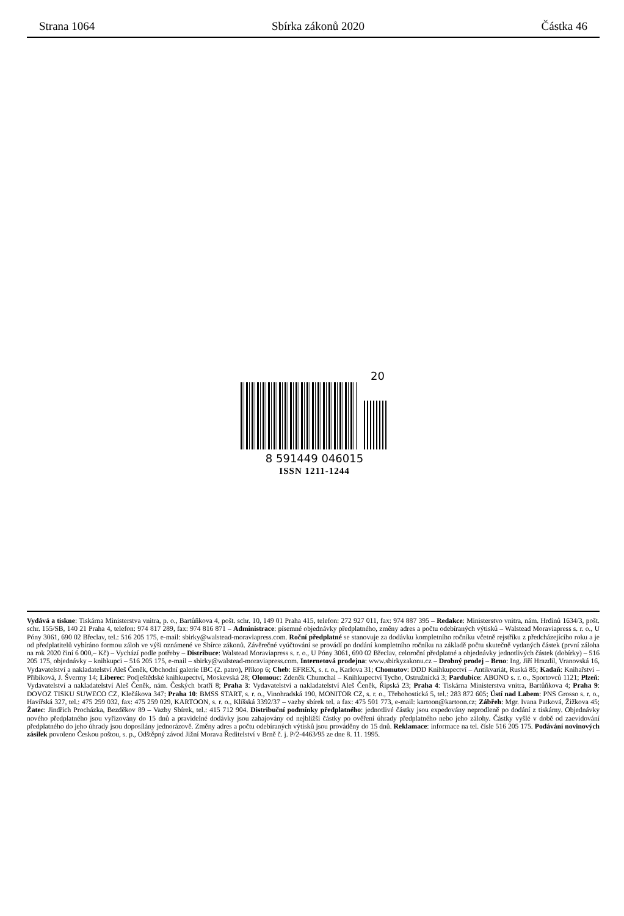Strana 1064 Sbírka zákonů 2020 Částka 46
20
8 591449 046015
ISSN 1211-1244
Vydává a tiskne: Tiskárna Ministerstva vnitra, p. o., Bartůňkova 4, pošt. schr. 10, 149 01 Praha 415, telefon: 272 927 011, fax: 974 887 395 – Redakce: Ministerstvo vnitra, nám. Hrdinů 1634/3, pošt. schr. 155/SB, 140 21 Praha 4, telefon: 974 817 289, fax: 974 816 871 – Administrace: písemné objednávky předplatného, změny adres a počtu odebíraných výtisků – Walstead Moraviapress s. r. o., U Póny 3061, 690 02 Břeclav, tel.: 516 205 175, e-mail: sbirky@walstead-moraviapress.com. Roční předplatné se stanovuje za dodávku kompletního ročníku včetně rejstříku z předcházejícího roku a je od předplatitelů vybíráno formou záloh ve výši oznámené ve Sbírce zákonů. Závěrečné vyúčtování se provádí po dodání kompletního ročníku na základě počtu skutečně vydaných částek (první záloha na rok 2020 činí 6 000,– Kč) – Vychází podle potřeby – Distribuce: Walstead Moraviapress s. r. o., U Póny 3061, 690 02 Břeclav, celoroční předplatné a objednávky jednotlivých částek (dobírky) – 516 205 175, objednávky – knihkupci – 516 205 175, e-mail – sbirky@walstead-moraviapress.com. Internetová prodejna: www.sbirkyzakonu.cz – Drobný prodej – Brno: Ing. Jiří Hrazdil, Vranovská 16, Vydavatelství a nakladatelství Aleš Čeněk, Obchodní galerie IBC (2. patro), Příkop 6; Cheb: EFREX, s. r. o., Karlova 31; Chomutov: DDD Knihkupectví – Antikvariát, Ruská 85; Kadaň: Knihařství – Přibíková, J. Švermy 14; Liberec: Podještědské knihkupectví, Moskevská 28; Olomouc: Zdeněk Chumchal – Knihkupectví Tycho, Ostružnická 3; Pardubice: ABONO s. r. o., Sportovců 1121; Plzeň: Vydavatelství a nakladatelství Aleš Čeněk, nám. Českých bratří 8; Praha 3: Vydavatelství a nakladatelství Aleš Čeněk, Řipská 23; Praha 4: Tiskárna Ministerstva vnitra, Bartůňkova 4; Praha 9: DOVOZ TISKU SUWECO CZ, Klečákova 347; Praha 10: BMSS START, s. r. o., Vinohradská 190, MONITOR CZ, s. r. o., Třebohostická 5, tel.: 283 872 605; Ústí nad Labem: PNS Grosso s. r. o., Havířská 327, tel.: 475 259 032, fax: 475 259 029, KARTOON, s. r. o., Klíšská 3392/37 – vazby sbírek tel. a fax: 475 501 773, e-mail: kartoon@kartoon.cz; Zábřeh: Mgr. Ivana Patková, Žižkova 45; Žatec: Jindřich Procházka, Bezděkov 89 – Vazby Sbírek, tel.: 415 712 904. Distribuční podmínky předplatného: jednotlivé částky jsou expedovány neprodleně po dodání z tiskárny. Objednávky nového předplatného jsou vyřizovány do 15 dnů a pravidelné dodávky jsou zahajovány od nejbližší částky po ověření úhrady předplatného nebo jeho zálohy. Částky vyšlé v době od zaevidování předplatného do jeho úhrady jsou doposílány jednorázově. Změny adres a počtu odebíraných výtisků jsou prováděny do 15 dnů. Reklamace: informace na tel. čísle 516 205 175. Podávání novinových zásilek povoleno Českou poštou, s. p., Odštěpný závod Jižní Morava Ředitelství v Brně č. j. P/2-4463/95 ze dne 8. 11. 1995.